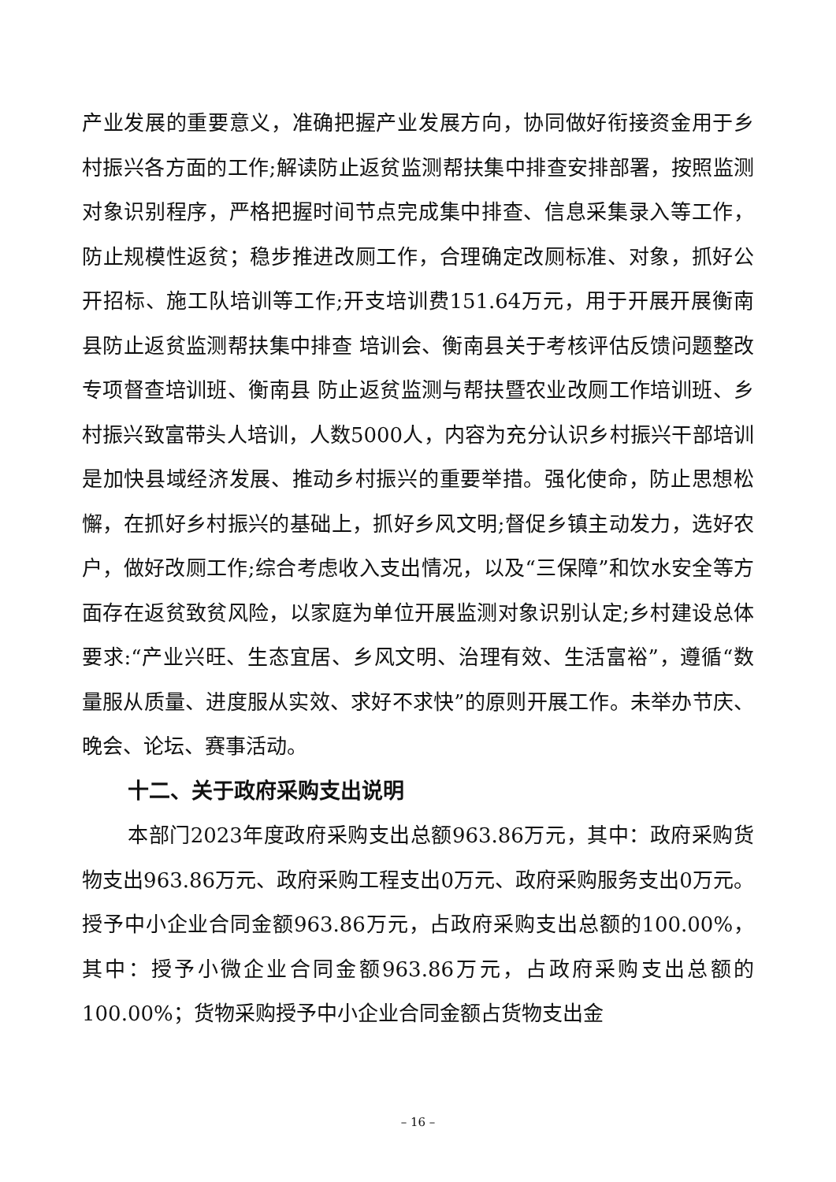产业发展的重要意义，准确把握产业发展方向，协同做好衔接资金用于乡村振兴各方面的工作;解读防止返贫监测帮扶集中排查安排部署，按照监测对象识别程序，严格把握时间节点完成集中排查、信息采集录入等工作，防止规模性返贫；稳步推进改厕工作，合理确定改厕标准、对象，抓好公开招标、施工队培训等工作;开支培训费151.64万元，用于开展开展衡南县防止返贫监测帮扶集中排查 培训会、衡南县关于考核评估反馈问题整改专项督查培训班、衡南县 防止返贫监测与帮扶暨农业改厕工作培训班、乡村振兴致富带头人培训，人数5000人，内容为充分认识乡村振兴干部培训是加快县域经济发展、推动乡村振兴的重要举措。强化使命，防止思想松懈，在抓好乡村振兴的基础上，抓好乡风文明;督促乡镇主动发力，选好农户，做好改厕工作;综合考虑收入支出情况，以及“三保障”和饮水安全等方面存在返贫致贫风险，以家庭为单位开展监测对象识别认定;乡村建设总体要求:“产业兴旺、生态宜居、乡风文明、治理有效、生活富裕”，遵循“数量服从质量、进度服从实效、求好不求快”的原则开展工作。未举办节庆、晚会、论坛、赛事活动。
十二、关于政府采购支出说明
本部门2023年度政府采购支出总额963.86万元，其中：政府采购货物支出963.86万元、政府采购工程支出0万元、政府采购服务支出0万元。授予中小企业合同金额963.86万元，占政府采购支出总额的100.00%，其中：授予小微企业合同金额963.86万元，占政府采购支出总额的100.00%；货物采购授予中小企业合同金额占货物支出金
– 16 –